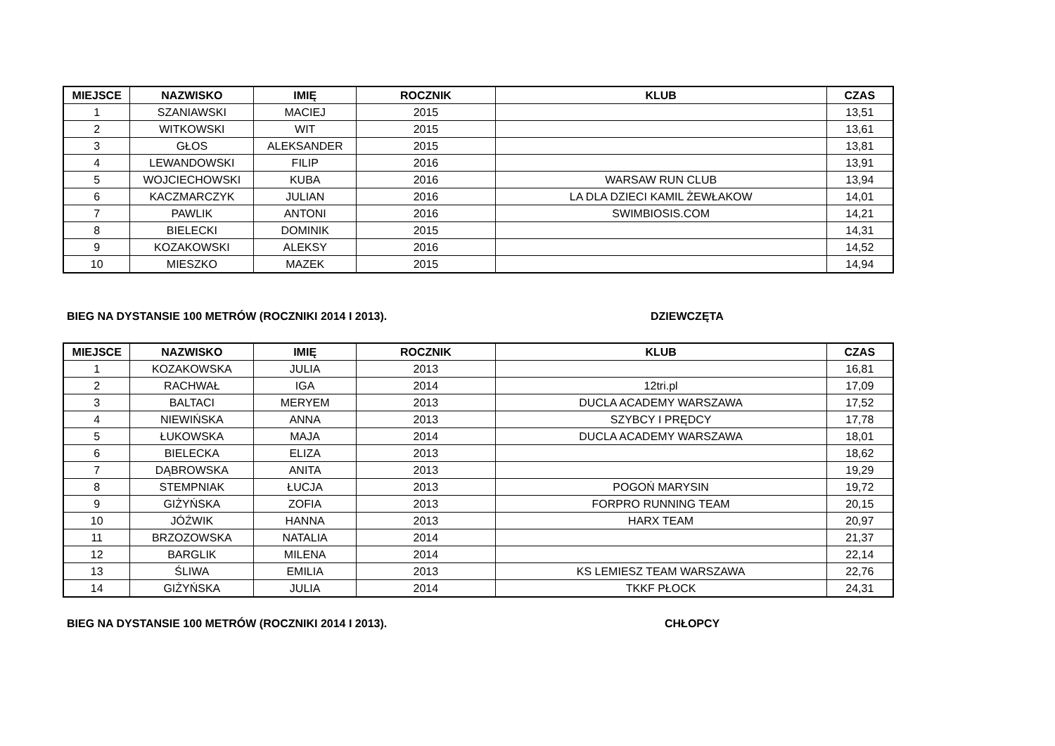| MIEJSCE | NAZWISKO | IMIĘ | ROCZNIK | KLUB | CZAS |
| --- | --- | --- | --- | --- | --- |
| 1 | SZANIAWSKI | MACIEJ | 2015 | | 13,51 |
| 2 | WITKOWSKI | WIT | 2015 | | 13,61 |
| 3 | GŁOS | ALEKSANDER | 2015 | | 13,81 |
| 4 | LEWANDOWSKI | FILIP | 2016 | | 13,91 |
| 5 | WOJCIECHOWSKI | KUBA | 2016 | WARSAW RUN CLUB | 13,94 |
| 6 | KACZMARCZYK | JULIAN | 2016 | LA DLA DZIECI KAMIL ŻEWŁAKOW | 14,01 |
| 7 | PAWLIK | ANTONI | 2016 | SWIMBIOSIS.COM | 14,21 |
| 8 | BIELECKI | DOMINIK | 2015 | | 14,31 |
| 9 | KOZAKOWSKI | ALEKSY | 2016 | | 14,52 |
| 10 | MIESZKO | MAZEK | 2015 | | 14,94 |
BIEG NA DYSTANSIE 100 METRÓW (ROCZNIKI 2014 I 2013). DZIEWCZĘTA
| MIEJSCE | NAZWISKO | IMIĘ | ROCZNIK | KLUB | CZAS |
| --- | --- | --- | --- | --- | --- |
| 1 | KOZAKOWSKA | JULIA | 2013 | | 16,81 |
| 2 | RACHWAŁ | IGA | 2014 | 12tri.pl | 17,09 |
| 3 | BALTACI | MERYEM | 2013 | DUCLA ACADEMY WARSZAWA | 17,52 |
| 4 | NIEWIŃSKA | ANNA | 2013 | SZYBCY I PRĘDCY | 17,78 |
| 5 | ŁUKOWSKA | MAJA | 2014 | DUCLA ACADEMY WARSZAWA | 18,01 |
| 6 | BIELECKA | ELIZA | 2013 | | 18,62 |
| 7 | DĄBROWSKA | ANITA | 2013 | | 19,29 |
| 8 | STEMPNIAK | ŁUCJA | 2013 | POGOŃ MARYSIN | 19,72 |
| 9 | GIŻYŃSKA | ZOFIA | 2013 | FORPRO RUNNING TEAM | 20,15 |
| 10 | JÓŹWIK | HANNA | 2013 | HARX TEAM | 20,97 |
| 11 | BRZOZOWSKA | NATALIA | 2014 | | 21,37 |
| 12 | BARGLIK | MILENA | 2014 | | 22,14 |
| 13 | ŚLIWA | EMILIA | 2013 | KS LEMIESZ TEAM WARSZAWA | 22,76 |
| 14 | GIŻYŃSKA | JULIA | 2014 | TKKF PŁOCK | 24,31 |
BIEG NA DYSTANSIE 100 METRÓW (ROCZNIKI 2014 I 2013). CHŁOPCY